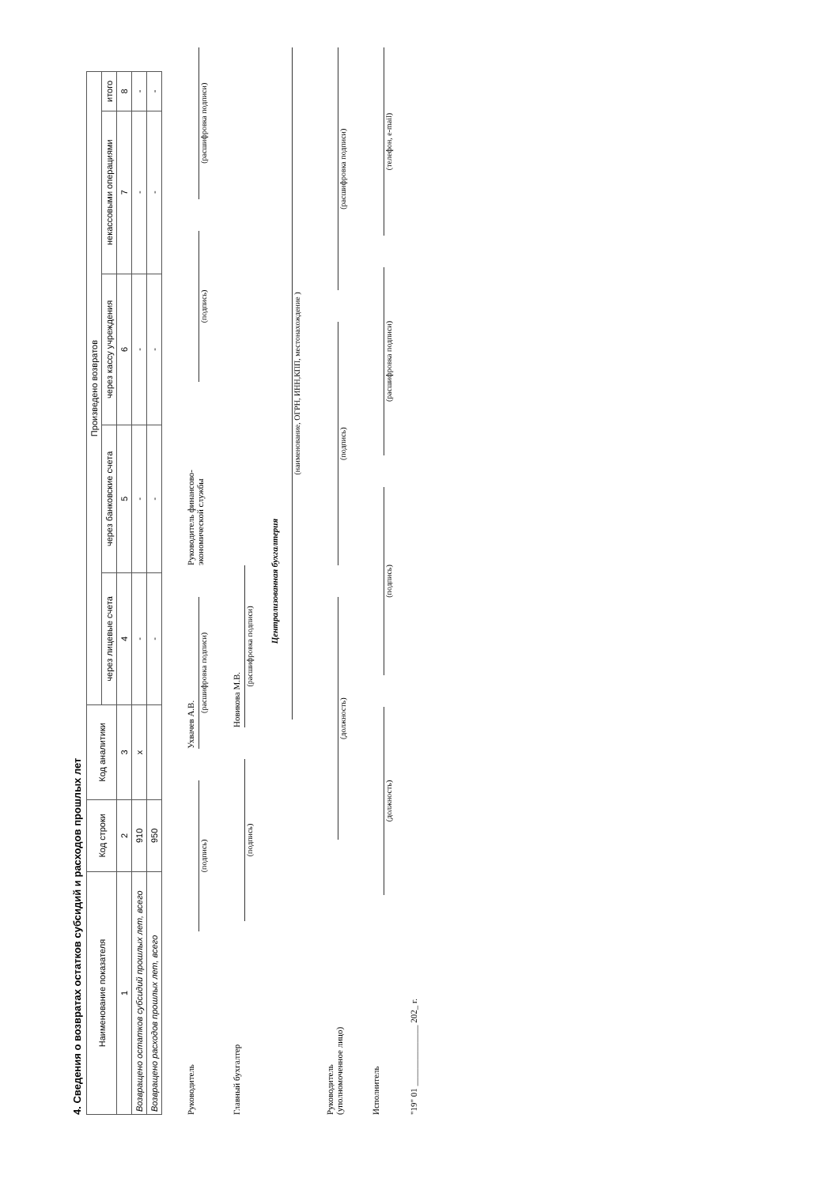4. Сведения о возвратах остатков субсидий и расходов прошлых лет
| Наименование показателя | Код строки | Код аналитики | Произведено возвратов | | | | |
| --- | --- | --- | --- | --- | --- | --- | --- |
| | | | через лицевые счета | через банковские счета | через кассу учреждения | некассовыми операциями | итого |
| 1 | 2 | 3 | 4 | 5 | 6 | 7 | 8 |
| Возвращено остатков субсидий прошлых лет, всего | 910 | x | - | - | - | - | - |
| Возвращено расходов прошлых лет, всего | 950 | | - | - | - | - | - |
Руководитель
(подпись)
Ухвачев А.В.
(расшифровка подписи)
Руководитель финансово-экономической службы
(подпись)
(расшифровка подписи)
Главный бухгалтер
(подпись)
Новикова М.В.
(расшифровка подписи)
Централизованная бухгалтерия
(наименование, ОГРН, ИНН,КПП, местонахождение )
Руководитель
(уполномоченное лицо)
(должность)
(подпись)
(расшифровка подписи)
Исполнитель
(должность)
(подпись)
(расшифровка подписи)
(телефон, e-mail)
"19" 01 ______________ 202_ г.